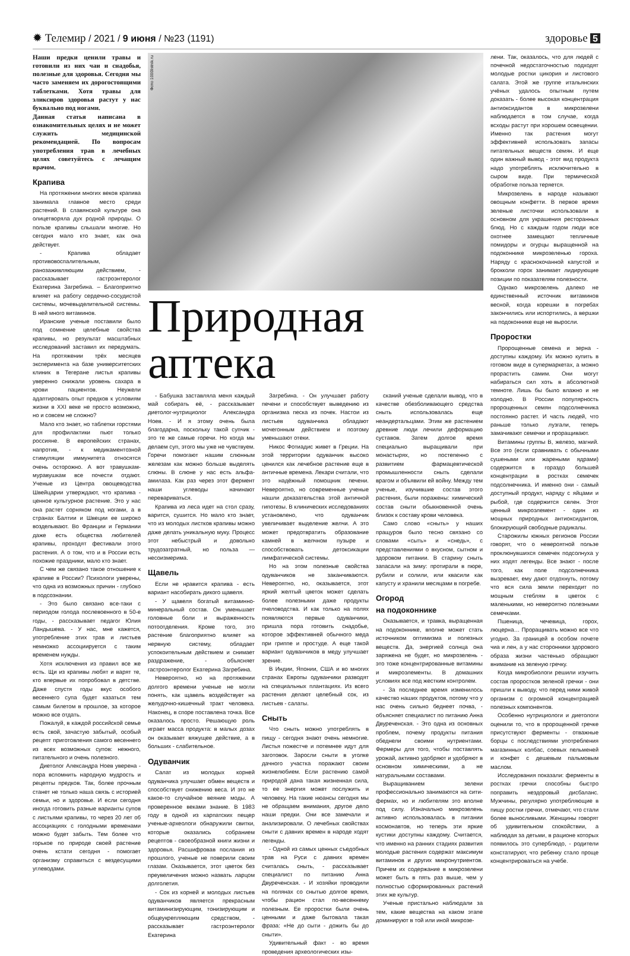✹ Телемир / 2021 / 9 июня / №23 (1191)
здоровье 5
Наши предки ценили травы и готовили из них чаи и снадобья, полезные для здоровья. Сегодня мы часто заменяем их дорогостоящими таблетками. Хотя травы для эликсиров здоровья растут у нас буквально под ногами.
Данная статья написана в ознакомительных целях и не может служить медицинской рекомендацией. По вопросам употребления трав в лечебных целях советуйтесь с лечащим врачом.
Крапива
На протяжении многих веков крапива занимала главное место среди растений. В славянской культуре она олицетворяла дух родной природы. О пользе крапивы слышали многие. Но сегодня мало кто знает, как она действует.
- Крапива обладает противовоспалительным, ранозаживляющим действием, - рассказывает гастроэнтеролог Екатерина Загребина. – Благоприятно влияет на работу сердечно-сосудистой системы, мочевыделительной системы. В ней много витаминов.
Иранские ученые поставили было под сомнение целебные свойства крапивы, но результат масштабных исследований заставил их передумать. На протяжении трёх месяцев эксперимента на базе университетских клиник в Тегеране листья крапивы уверенно снижали уровень сахара в крови пациентов. Неужели адаптировать опыт предков к условиям жизни в XXI веке не просто возможно, но и совсем не сложно?
Мало кто знает, но таблетки горстями для профилактики пьют только россияне. В европейских странах, напротив, - к медикаментозной стимуляции иммунитета относятся очень осторожно. А вот травушкам-муравушкам все почести отдают. Ученые из Центра овощеводства Швейцарии утверждают, что крапива - ценное культурное растение. Это у нас она растет сорняком под ногами, а в странах Балтии и Швеции ее широко возделывают. Во Франции и Германии даже есть общества любителей крапивы, проходят фестивали этого растения. А о том, что и в России есть похожие праздники, мало кто знает.
С чем же связано такое отношение к крапиве в России? Психологи уверены, что одна из возможных причин - глубоко в подсознании.
- Это было связано все-таки с периодом голода послевоенного в 50-е годы, - рассказывает педагог Юлия Ландышева. - У нас, мне кажется, употребление этих трав и листьев немножко ассоциируется с таким временем нужды.
Хотя исключения из правил все же есть. Щи из крапивы любят и варят те, кто впервые их попробовал в детстве. Даже спустя годы вкус особого весеннего супа будет казаться тем самым билетом в прошлое, за которое можно все отдать.
Пожалуй, в каждой российской семье есть свой, зачастую забытый, особый рецепт приготовления самого весеннего из всех возможных супов: нежного, питательного и очень полезного.
Диетолог Александра Ноев уверена - пора вспомнить народную мудрость и рецепты предков. Так, более прочным станет не только наша связь с историей семьи, но и здоровье. И если сегодня иногда готовить разные варианты супов с листьями крапивы, то через 20 лет об ассоциациях с голодными временами можно будет забыть. Тем более что горькое по природе своей растение очень кстати сегодня - помогает организму справиться с вездесущими углеводами.
Фото 1000listnik.ru
Природная аптека
- Бабушка заставляла меня каждый май собирать её, - рассказывает диетолог-нутрициолог Александра Ноев. - И я этому очень была благодарна, поскольку такой супчик - это те же самые горечи. Но когда мы делаем суп, этого мы уже не чувствуем. Горечи помогают нашим слюнным железам как можно больше выделять слюны. В слюне у нас есть альфа-амилаза. Как раз через этот фермент наши углеводы начинают перевариваться.
Крапива из леса идет на стол сразу, варится, сушится. Но мало кто знает, что из молодых листков крапивы можно даже делать уникальную муку. Процесс этот небыстрый и довольно трудозатратный, но польза — несоизмерима.
Щавель
Если не нравится крапива - есть вариант насобирать дикого щавеля.
- У щавеля богатый витаминно-минеральный состав. Он уменьшает головные боли и выраженность потоотделения. Кроме того, это растение благоприятно влияет на нервную систему, обладает успокоительным действием и снимает раздражение, - объясняет гастроэнтеролог Екатерина Загребина.
Невероятно, но на протяжении долгого времени ученые не могли понять, как щавель воздействует на желудочно-кишечный тракт человека. Наконец, в споре поставлена точка. Все оказалось просто. Решающую роль играет масса продукта: в малых дозах он оказывает вяжущее действие, а в больших - слабительное.
Одуванчик
Салат из молодых корней одуванчика улучшает обмен веществ и способствует снижению веса. И это не какое-то случайное веяние моды. А проверенное веками знание. В 1983 году в одной из карпатских пещер ученые-археологи обнаружили свитки, которые оказались собранием рецептов - своеобразной книги жизни и здоровья. Расшифровав послания из прошлого, ученые не поверили своим глазам. Оказывается, этот цветок без преувеличения можно назвать ларцом долголетия.
- Сок из корней и молодых листьев одуванчиков является прекрасным витаминизирующим, тонизирующим и общеукрепляющим средством, - рассказывает гастроэнтеролог Екатерина
Загребина. - Он улучшает работу печени и способствует выведению из организма песка из почек. Настои из листьев одуванчика обладают мочегонным действием и поэтому уменьшают отеки.
Никос Фотиадис живет в Греции. На этой территории одуванчик высоко ценился как лечебное растение еще в античные времена. Лекари считали, что это надёжный помощник печени. Невероятно, но современные ученые нашли доказательства этой античной гипотезы. В клинических исследованиях установлено, что одуванчик увеличивает выделение желчи. А это может предотвратить образование камней в желчном пузыре и способствовать детоксикации лимфатической системы.
Но на этом полезные свойства одуванчиков не заканчиваются. Невероятно, но, оказывается, этот яркий желтый цветок может сделать более полезными даже продукты пчеловодства. И как только на полях появляются первые одуванчики, пришла пора готовить снадобье, которое эффективней обычного меда при гриппе и простуде. А еще такой вариант одуванчиков в меду улучшает зрение.
В Индии, Японии, США и во многих странах Европы одуванчики разводят на специальных плантациях. Из всего растения делают целебный сок, из листьев - салаты.
Сныть
Что сныть можно употреблять в пищу - сегодня знают очень немногие. Листья пожестче и потемнее идут для заготовок. Заросли сныти в уголке дачного участка поражают своим жизнелюбием. Если растению самой природой дана такая жизненная сила, то ее энергия может послужить и человеку. На такие нюансы сегодня мы не обращаем внимания, другое дело наши предки. Они все замечали и анализировали. О лечебных свойствах сныти с давних времен в народе ходят легенды.
- Одной из самых ценных съедобных трав на Руси с давних времен считалась сныть, - рассказывает специалист по питанию Анна Двуреченская. - И хозяйки проводили на полянах со снытью долгое время, чтобы рацион стал по-весеннему полезным. Ее проростки были очень ценными и даже бытовала такая фраза: «Не до сыти - дожить бы до сныти».
Удивительный факт - во время проведения археологических изы-
сканий ученые сделали вывод, что в качестве обезболивающего средства сныть использовалась еще неандертальцами. Этим же растением древние люди лечили деформацию суставов. Затем долгое время специально выращивали при монастырях, но постепенно с развитием фармацевтической промышленности сныть сделали врагом и объявили ей войну. Между тем ученые, изучившие состав этого растения, были поражены: химический состав сныти обыкновенной очень близок к составу крови человека.
Само слово «сныть» у наших пращуров было тесно связано со словами «сыть» и «снедь», с представлениями о вкусном, сытном и здоровом питании. В старину сныть запасали на зиму: протирали в пюре, рубили и солили, или квасили как капусту и хранили месяцами в погребе.
Огород
на подоконнике
Оказывается, и травка, выращенная на подоконнике, вполне может стать источником оптимизма и полезных веществ. Да, энергией солнца она заряжена не будет, но микрозелень - это тоже концентрированные витамины и микроэлементы. В домашних условиях все под жестким контролем.
- За последнее время изменилось качество наших продуктов, потому что у нас очень сильно беднеет почва, - объясняет специалист по питанию Анна Двуреченская. - Это одна из основных проблем, почему продукты питания обеднели своими нутриентами. Фермеры для того, чтобы поставлять урожай, активно удобряют и удобряют в основном химическими, а не натуральными составами.
Выращиванием зелени профессионально занимаются на сити-фермах, но и любителям это вполне под силу. Изначально микрозелень активно использовалась в питании космонавтов, но теперь эти яркие кустики доступны каждому. Считается, что именно на ранних стадиях развития молодые растения содержат максимум витаминов и других микронутриентов. Причем их содержание в микрозелени может быть в пять раз выше, чем у полностью сформированных растений этих же культур.
Ученые пристально наблюдали за тем, какие вещества на каком этапе доминируют в той или иной микрозе-
лени. Так, оказалось, что для людей с почечной недостаточностью подходят молодые ростки цикория и листового салата. Этой же группе итальянских учёных удалось опытным путем доказать - более высокая концентрация антиоксидантов в микрозелени наблюдается в том случае, когда всходы растут при хорошем освещении. Именно так растения могут эффективней использовать запасы питательных веществ семян. И еще один важный вывод - этот вид продукта надо употреблять исключительно в сыром виде. При термической обработке польза теряется.
Микрозелень в народе называют овощным конфетти. В первое время зеленые листочки использовали в основном для украшения ресторанных блюд. Но с каждым годом люди все охотнее замещают тепличные помидоры и огурцы выращенной на подоконнике микрозеленью гороха. Наряду с краснокочанной капустой и брокколи горох занимает лидирующие позиции по показателям полезности.
Однако микрозелень далеко не единственный источник витаминов весной, когда корешки в погребах закончились или испортились, а вершки на подоконнике еще не выросли.
Проростки
Пророщенные семена и зерна - доступны каждому. Их можно купить в готовом виде в супермаркетах, а можно прорастить самим. Они могут набираться сил хоть в абсолютной темноте. Лишь бы было влажно и не холодно. В России популярность пророщенных семян подсолнечника постоянно растет. И часть людей, что раньше только лузгали, теперь замачивают семечки и проращивают.
Витамины группы B, железо, магний. Все это (если сравнивать с обычными сушеными или жареными ядрами) содержится в гораздо большей концентрации в ростках семечек подсолнечника. И именно они - самый доступный продукт, наряду с яйцами и рыбой, где содержится селен. Этот ценный микроэлемент - один из мощных природных антиоксидантов, блокирующий свободные радикалы.
Старожилы южных регионов России говорят, что о невероятной пользе проклюнувшихся семечек подсолнуха у них ходят легенды. Все знают - после того, как поле подсолнечника вызревает, ему дают отдохнуть, потому что вся сила земли переходит по мощным стеблям в цветок с маленькими, но невероятно полезными семечками.
Пшеница, чечевица, горох, люцерна… Проращивать можно все что угодно. За границей в особом почете чиа и лен, а у нас сторонники здорового образа жизни частенько обращают внимание на зеленую гречку.
Когда микробиологи решили изучить состав проростков зеленой гречки - они пришли к выводу, что перед ними живой организм с огромной концентрацией полезных компонентов.
Особенно нутрициологи и диетологи оценили то, что в пророщенной гречке присутствуют ферменты - отважные борцы с последствиями употребления магазинных колбас, соевых пельменей и конфет с дешевым пальмовым маслом.
Исследования показали: ферменты в ростках гречки способны быстро поправить нездоровый дисбаланс. Мужчины, регулярно употребляющие в пищу ростки гречки, отмечают, что стали более выносливыми. Женщины говорят об удивительном спокойствии, а наблюдая за детьми, в рационе которых появилось это суперблюдо, - родители констатируют, что ребенку стало проще концентрироваться на учебе.